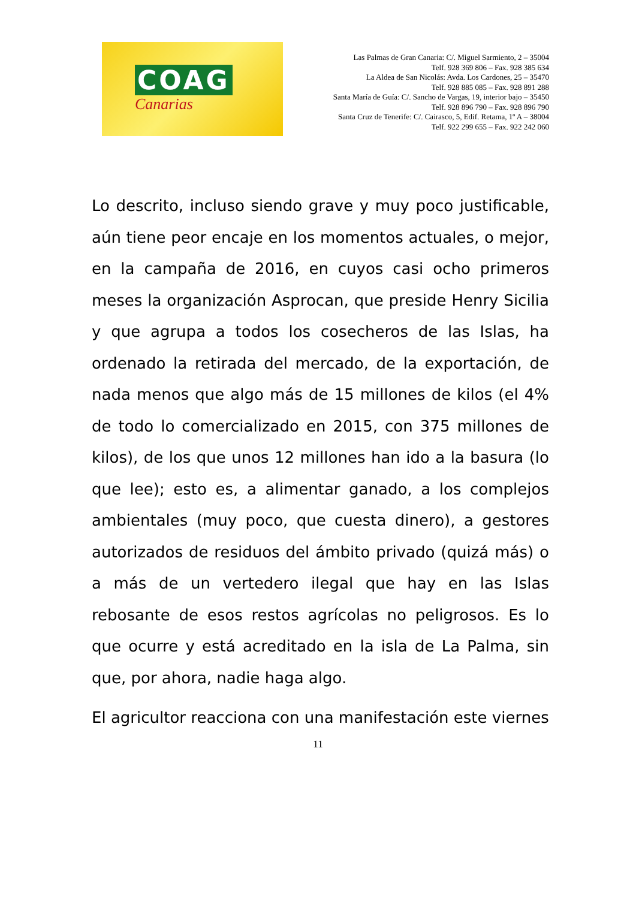COAG
Canarias
Las Palmas de Gran Canaria: C/. Miguel Sarmiento, 2 – 35004
Telf. 928 369 806 – Fax. 928 385 634
La Aldea de San Nicolás: Avda. Los Cardones, 25 – 35470
Telf. 928 885 085 – Fax. 928 891 288
Santa María de Guía: C/. Sancho de Vargas, 19, interior bajo – 35450
Telf. 928 896 790 – Fax. 928 896 790
Santa Cruz de Tenerife: C/. Cairasco, 5, Edif. Retama, 1º A – 38004
Telf. 922 299 655 – Fax. 922 242 060
Lo descrito, incluso siendo grave y muy poco justificable, aún tiene peor encaje en los momentos actuales, o mejor, en la campaña de 2016, en cuyos casi ocho primeros meses la organización Asprocan, que preside Henry Sicilia y que agrupa a todos los cosecheros de las Islas, ha ordenado la retirada del mercado, de la exportación, de nada menos que algo más de 15 millones de kilos (el 4% de todo lo comercializado en 2015, con 375 millones de kilos), de los que unos 12 millones han ido a la basura (lo que lee); esto es, a alimentar ganado, a los complejos ambientales (muy poco, que cuesta dinero), a gestores autorizados de residuos del ámbito privado (quizá más) o a más de un vertedero ilegal que hay en las Islas rebosante de esos restos agrícolas no peligrosos. Es lo que ocurre y está acreditado en la isla de La Palma, sin que, por ahora, nadie haga algo.
El agricultor reacciona con una manifestación este viernes
11